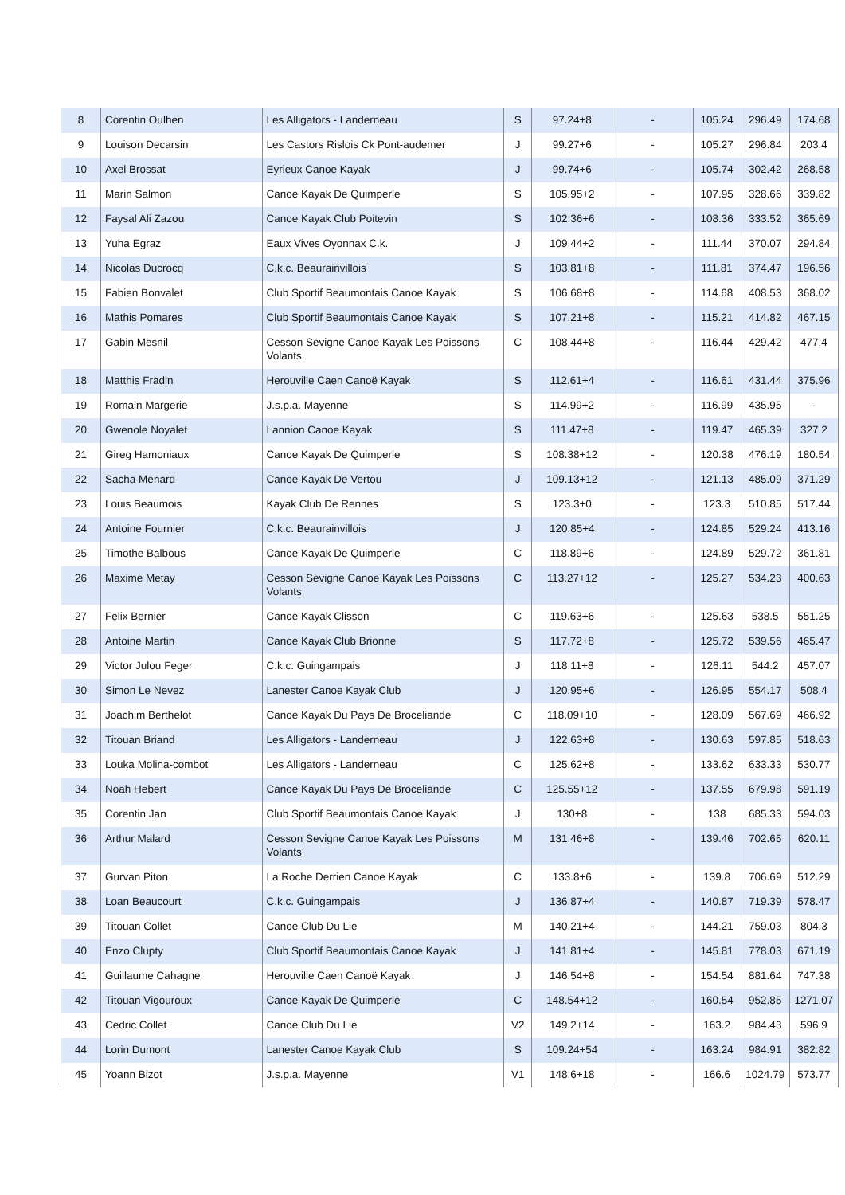| 8 | Corentin Oulhen | Les Alligators - Landerneau | S | 97.24+8 | - | 105.24 | 296.49 | 174.68 |
| 9 | Louison Decarsin | Les Castors Rislois Ck Pont-audemer | J | 99.27+6 | - | 105.27 | 296.84 | 203.4 |
| 10 | Axel Brossat | Eyrieux Canoe Kayak | J | 99.74+6 | - | 105.74 | 302.42 | 268.58 |
| 11 | Marin Salmon | Canoe Kayak De Quimperle | S | 105.95+2 | - | 107.95 | 328.66 | 339.82 |
| 12 | Faysal Ali Zazou | Canoe Kayak Club Poitevin | S | 102.36+6 | - | 108.36 | 333.52 | 365.69 |
| 13 | Yuha Egraz | Eaux Vives Oyonnax C.k. | J | 109.44+2 | - | 111.44 | 370.07 | 294.84 |
| 14 | Nicolas Ducrocq | C.k.c. Beaurainvillois | S | 103.81+8 | - | 111.81 | 374.47 | 196.56 |
| 15 | Fabien Bonvalet | Club Sportif Beaumontais Canoe Kayak | S | 106.68+8 | - | 114.68 | 408.53 | 368.02 |
| 16 | Mathis Pomares | Club Sportif Beaumontais Canoe Kayak | S | 107.21+8 | - | 115.21 | 414.82 | 467.15 |
| 17 | Gabin Mesnil | Cesson Sevigne Canoe Kayak Les Poissons Volants | C | 108.44+8 | - | 116.44 | 429.42 | 477.4 |
| 18 | Matthis Fradin | Herouville Caen Canoë Kayak | S | 112.61+4 | - | 116.61 | 431.44 | 375.96 |
| 19 | Romain Margerie | J.s.p.a. Mayenne | S | 114.99+2 | - | 116.99 | 435.95 | - |
| 20 | Gwenole Noyalet | Lannion Canoe Kayak | S | 111.47+8 | - | 119.47 | 465.39 | 327.2 |
| 21 | Gireg Hamoniaux | Canoe Kayak De Quimperle | S | 108.38+12 | - | 120.38 | 476.19 | 180.54 |
| 22 | Sacha Menard | Canoe Kayak De Vertou | J | 109.13+12 | - | 121.13 | 485.09 | 371.29 |
| 23 | Louis Beaumois | Kayak Club De Rennes | S | 123.3+0 | - | 123.3 | 510.85 | 517.44 |
| 24 | Antoine Fournier | C.k.c. Beaurainvillois | J | 120.85+4 | - | 124.85 | 529.24 | 413.16 |
| 25 | Timothe Balbous | Canoe Kayak De Quimperle | C | 118.89+6 | - | 124.89 | 529.72 | 361.81 |
| 26 | Maxime Metay | Cesson Sevigne Canoe Kayak Les Poissons Volants | C | 113.27+12 | - | 125.27 | 534.23 | 400.63 |
| 27 | Felix Bernier | Canoe Kayak Clisson | C | 119.63+6 | - | 125.63 | 538.5 | 551.25 |
| 28 | Antoine Martin | Canoe Kayak Club Brionne | S | 117.72+8 | - | 125.72 | 539.56 | 465.47 |
| 29 | Victor Julou Feger | C.k.c. Guingampais | J | 118.11+8 | - | 126.11 | 544.2 | 457.07 |
| 30 | Simon Le Nevez | Lanester Canoe Kayak Club | J | 120.95+6 | - | 126.95 | 554.17 | 508.4 |
| 31 | Joachim Berthelot | Canoe Kayak Du Pays De Broceliande | C | 118.09+10 | - | 128.09 | 567.69 | 466.92 |
| 32 | Titouan Briand | Les Alligators - Landerneau | J | 122.63+8 | - | 130.63 | 597.85 | 518.63 |
| 33 | Louka Molina-combot | Les Alligators - Landerneau | C | 125.62+8 | - | 133.62 | 633.33 | 530.77 |
| 34 | Noah Hebert | Canoe Kayak Du Pays De Broceliande | C | 125.55+12 | - | 137.55 | 679.98 | 591.19 |
| 35 | Corentin Jan | Club Sportif Beaumontais Canoe Kayak | J | 130+8 | - | 138 | 685.33 | 594.03 |
| 36 | Arthur Malard | Cesson Sevigne Canoe Kayak Les Poissons Volants | M | 131.46+8 | - | 139.46 | 702.65 | 620.11 |
| 37 | Gurvan Piton | La Roche Derrien Canoe Kayak | C | 133.8+6 | - | 139.8 | 706.69 | 512.29 |
| 38 | Loan Beaucourt | C.k.c. Guingampais | J | 136.87+4 | - | 140.87 | 719.39 | 578.47 |
| 39 | Titouan Collet | Canoe Club Du Lie | M | 140.21+4 | - | 144.21 | 759.03 | 804.3 |
| 40 | Enzo Clupty | Club Sportif Beaumontais Canoe Kayak | J | 141.81+4 | - | 145.81 | 778.03 | 671.19 |
| 41 | Guillaume Cahagne | Herouville Caen Canoë Kayak | J | 146.54+8 | - | 154.54 | 881.64 | 747.38 |
| 42 | Titouan Vigouroux | Canoe Kayak De Quimperle | C | 148.54+12 | - | 160.54 | 952.85 | 1271.07 |
| 43 | Cedric Collet | Canoe Club Du Lie | V2 | 149.2+14 | - | 163.2 | 984.43 | 596.9 |
| 44 | Lorin Dumont | Lanester Canoe Kayak Club | S | 109.24+54 | - | 163.24 | 984.91 | 382.82 |
| 45 | Yoann Bizot | J.s.p.a. Mayenne | V1 | 148.6+18 | - | 166.6 | 1024.79 | 573.77 |